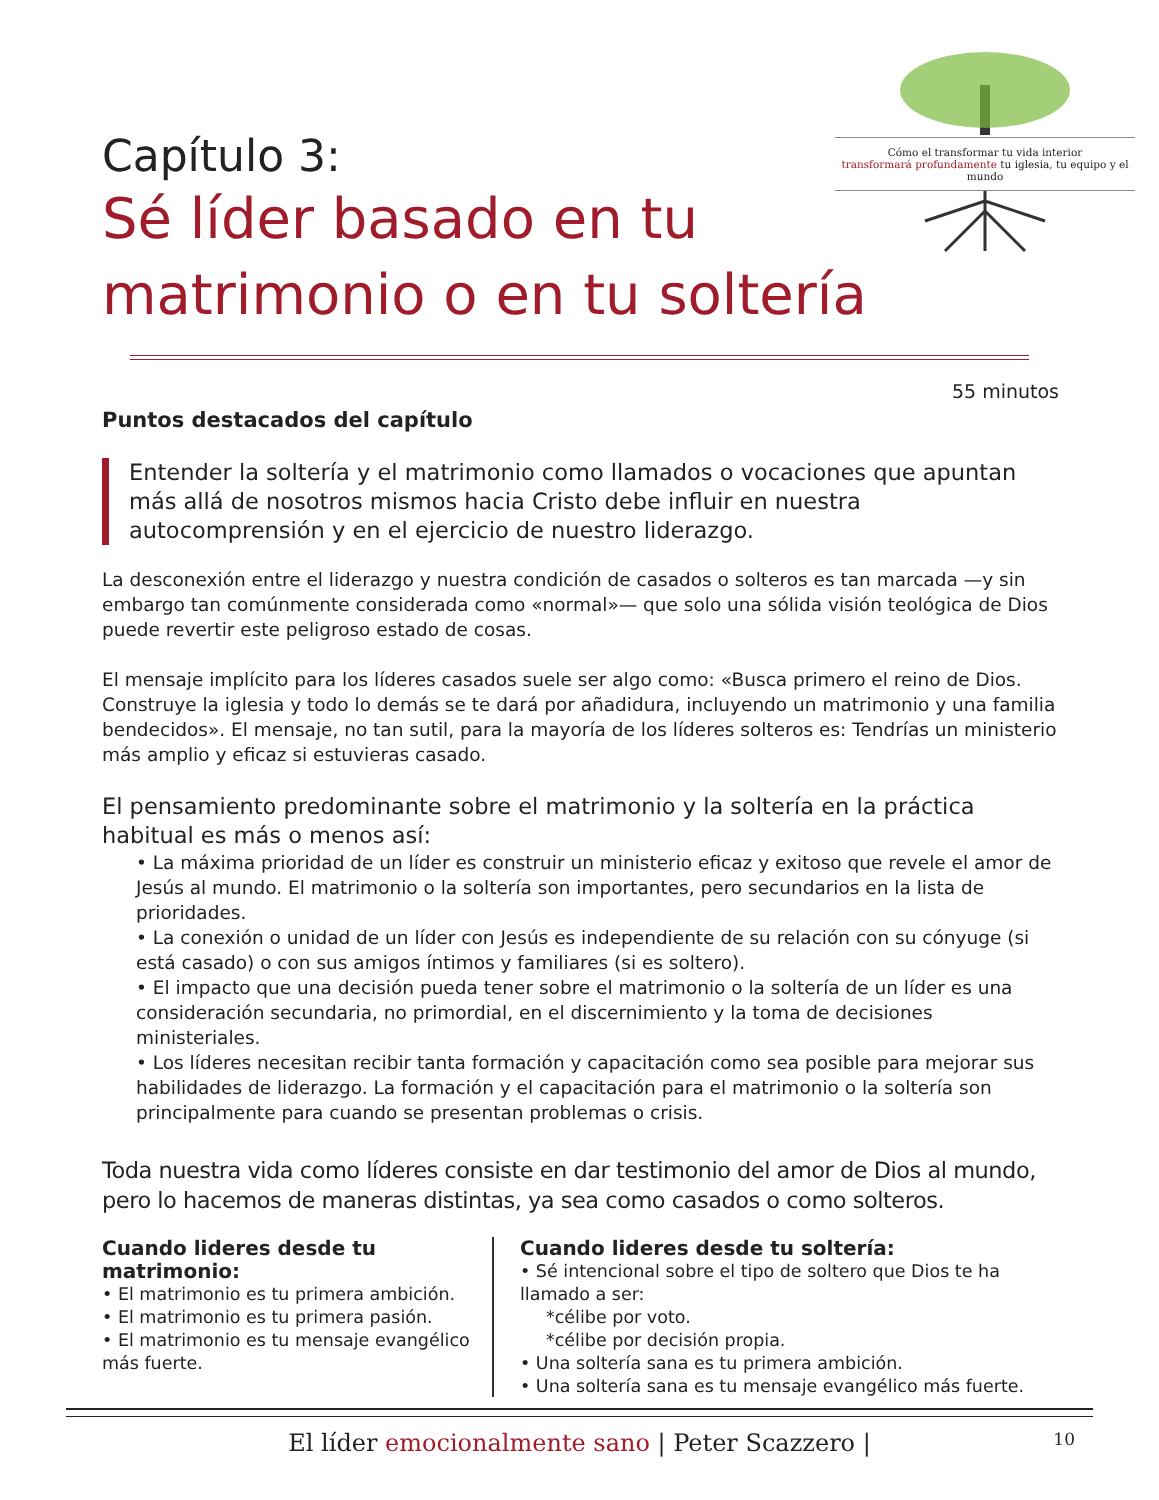Cómo el transformar tu vida interior
transformará profundamente tu iglesia, tu equipo y el mundo
Capítulo 3:
Sé líder basado en tu
matrimonio o en tu soltería
55 minutos
Puntos destacados del capítulo
Entender la soltería y el matrimonio como llamados o vocaciones que apuntan más allá de nosotros mismos hacia Cristo debe influir en nuestra autocomprensión y en el ejercicio de nuestro liderazgo.
La desconexión entre el liderazgo y nuestra condición de casados o solteros es tan marcada —y sin embargo tan comúnmente considerada como «normal»— que solo una sólida visión teológica de Dios puede revertir este peligroso estado de cosas.
El mensaje implícito para los líderes casados suele ser algo como: «Busca primero el reino de Dios. Construye la iglesia y todo lo demás se te dará por añadidura, incluyendo un matrimonio y una familia bendecidos». El mensaje, no tan sutil, para la mayoría de los líderes solteros es: Tendrías un ministerio más amplio y eficaz si estuvieras casado.
El pensamiento predominante sobre el matrimonio y la soltería en la práctica habitual es más o menos así:
• La máxima prioridad de un líder es construir un ministerio eficaz y exitoso que revele el amor de Jesús al mundo. El matrimonio o la soltería son importantes, pero secundarios en la lista de prioridades.
• La conexión o unidad de un líder con Jesús es independiente de su relación con su cónyuge (si está casado) o con sus amigos íntimos y familiares (si es soltero).
• El impacto que una decisión pueda tener sobre el matrimonio o la soltería de un líder es una consideración secundaria, no primordial, en el discernimiento y la toma de decisiones ministeriales.
• Los líderes necesitan recibir tanta formación y capacitación como sea posible para mejorar sus habilidades de liderazgo. La formación y el capacitación para el matrimonio o la soltería son principalmente para cuando se presentan problemas o crisis.
Toda nuestra vida como líderes consiste en dar testimonio del amor de Dios al mundo, pero lo hacemos de maneras distintas, ya sea como casados o como solteros.
Cuando lideres desde tu matrimonio:
• El matrimonio es tu primera ambición.
• El matrimonio es tu primera pasión.
• El matrimonio es tu mensaje evangélico más fuerte.
Cuando lideres desde tu soltería:
• Sé intencional sobre el tipo de soltero que Dios te ha llamado a ser:
*célibe por voto.
*célibe por decisión propia.
• Una soltería sana es tu primera ambición.
• Una soltería sana es tu mensaje evangélico más fuerte.
El líder emocionalmente sano | Peter Scazzero | 10